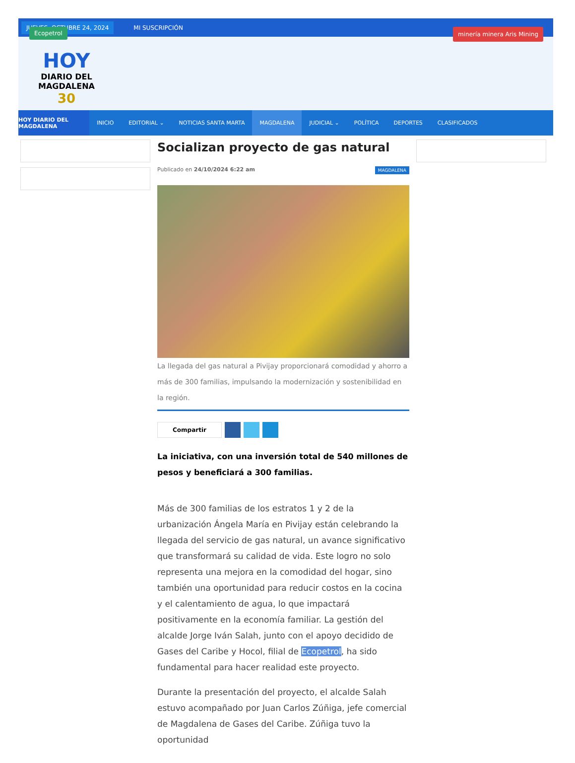JUEVES, OCTUBRE 24, 2024 MI SUSCRIPCIÓN
Ecopetrol
HOY
DIARIO DEL
MAGDALENA
30
minería minera Aris Mining
HOY DIARIO DEL MAGDALENA
INICIO EDITORIAL ⌄ NOTICIAS SANTA MARTA MAGDALENA JUDICIAL ⌄ POLÍTICA DEPORTES CLASIFICADOS
Socializan proyecto de gas natural
Publicado en 24/10/2024 6:22 am MAGDALENA
La llegada del gas natural a Pivijay proporcionará comodidad y ahorro a más de 300 familias, impulsando la modernización y sostenibilidad en la región.
Compartir
La iniciativa, con una inversión total de 540 millones de pesos y beneficiará a 300 familias.
Más de 300 familias de los estratos 1 y 2 de la urbanización Ángela María en Pivijay están celebrando la llegada del servicio de gas natural, un avance significativo que transformará su calidad de vida. Este logro no solo representa una mejora en la comodidad del hogar, sino también una oportunidad para reducir costos en la cocina y el calentamiento de agua, lo que impactará positivamente en la economía familiar. La gestión del alcalde Jorge Iván Salah, junto con el apoyo decidido de Gases del Caribe y Hocol, filial de Ecopetrol, ha sido fundamental para hacer realidad este proyecto.
Durante la presentación del proyecto, el alcalde Salah estuvo acompañado por Juan Carlos Zúñiga, jefe comercial de Magdalena de Gases del Caribe. Zúñiga tuvo la oportunidad